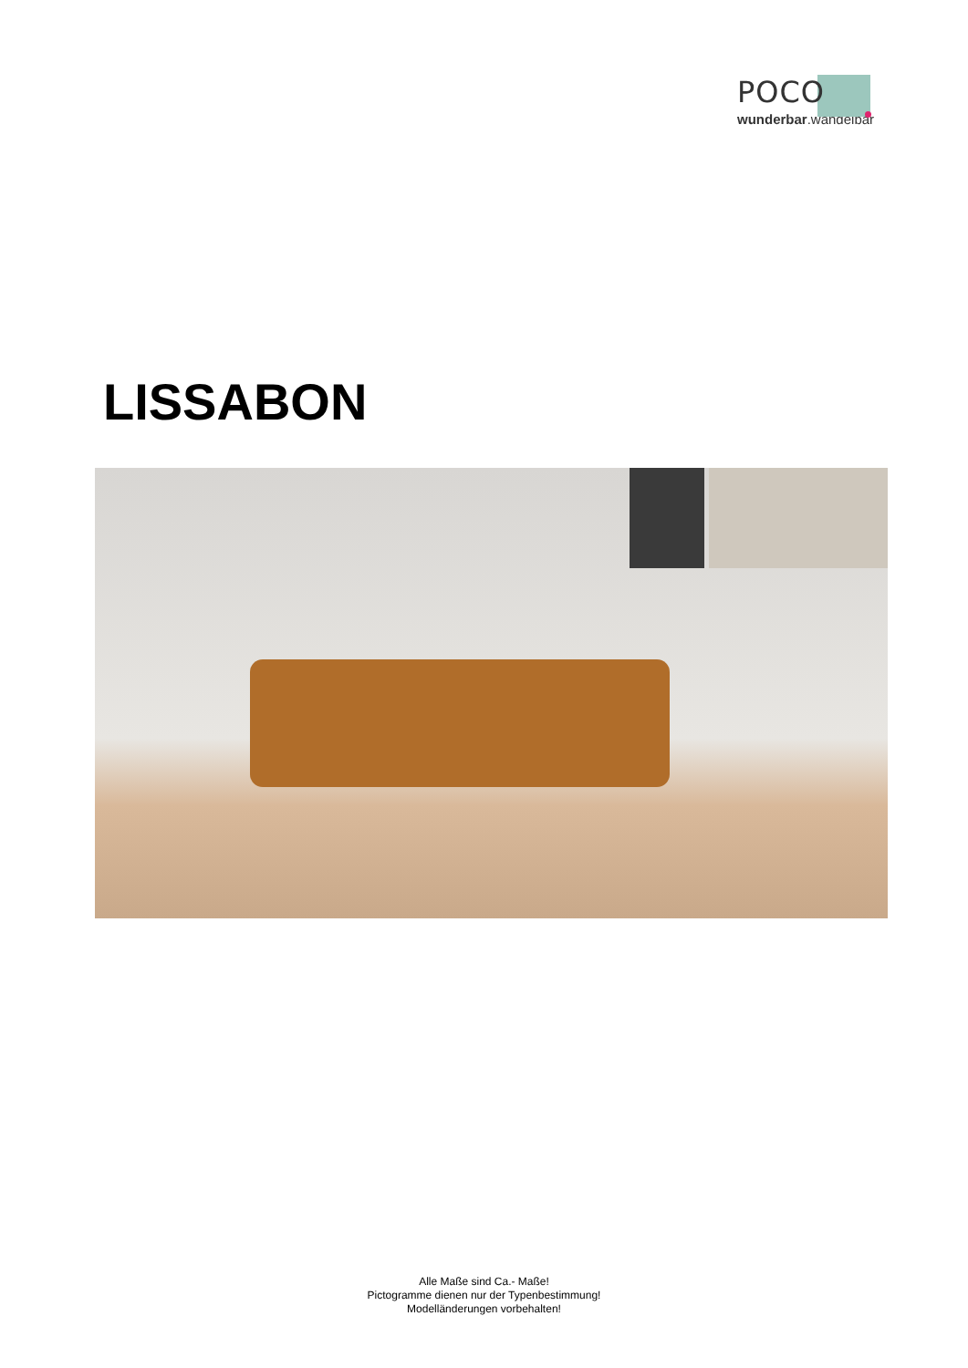POCO
wunderbar.wandelbar
LISSABON
Alle Maße sind Ca.- Maße!
Pictogramme dienen nur der Typenbestimmung!
Modelländerungen vorbehalten!